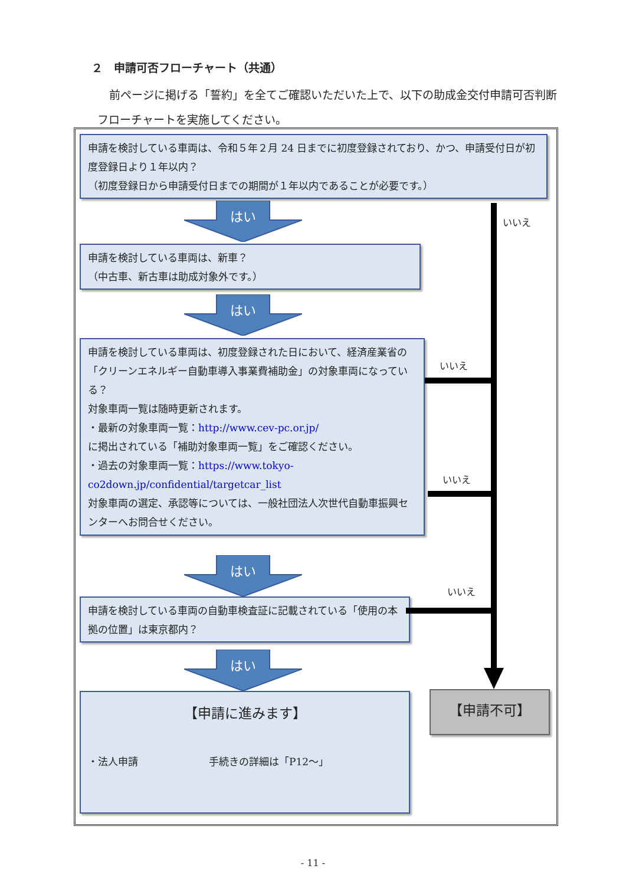２　申請可否フローチャート（共通）
前ページに掲げる「誓約」を全てご確認いただいた上で、以下の助成金交付申請可否判断フローチャートを実施してください。
申請を検討している車両は、令和５年２月 24 日までに初度登録されており、かつ、申請受付日が初度登録日より１年以内？
（初度登録日から申請受付日までの期間が１年以内であることが必要です。）
はい
申請を検討している車両は、新車？
（中古車、新古車は助成対象外です。）
はい
申請を検討している車両は、初度登録された日において、経済産業省の「クリーンエネルギー自動車導入事業費補助金」の対象車両になっている？
対象車両一覧は随時更新されます。
・最新の対象車両一覧：http://www.cev-pc.or.jp/
に掲出されている「補助対象車両一覧」をご確認ください。
・過去の対象車両一覧：https://www.tokyo-co2down.jp/confidential/targetcar_list
対象車両の選定、承認等については、一般社団法人次世代自動車振興センターへお問合せください。
はい
申請を検討している車両の自動車検査証に記載されている「使用の本拠の位置」は東京都内？
はい
【申請に進みます】
・法人申請 手続きの詳細は「P12～」
【申請不可】
いいえ
いいえ
いいえ
いいえ
- 11 -